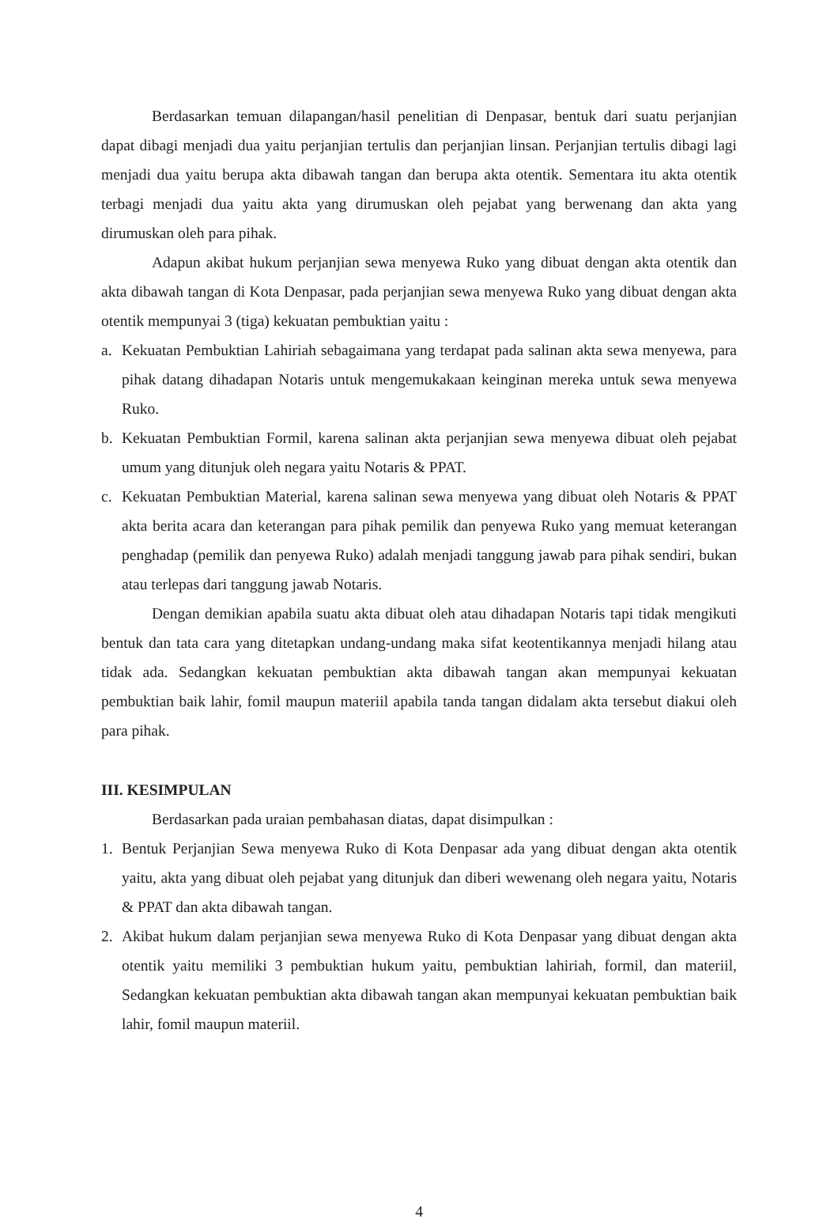Berdasarkan temuan dilapangan/hasil penelitian di Denpasar, bentuk dari suatu perjanjian dapat dibagi menjadi dua yaitu perjanjian tertulis dan perjanjian linsan. Perjanjian tertulis dibagi lagi menjadi dua yaitu berupa akta dibawah tangan dan berupa akta otentik. Sementara itu akta otentik terbagi menjadi dua yaitu akta yang dirumuskan oleh pejabat yang berwenang dan akta yang dirumuskan oleh para pihak.
Adapun akibat hukum perjanjian sewa menyewa Ruko yang dibuat dengan akta otentik dan akta dibawah tangan di Kota Denpasar, pada perjanjian sewa menyewa Ruko yang dibuat dengan akta otentik mempunyai 3 (tiga) kekuatan pembuktian yaitu :
a. Kekuatan Pembuktian Lahiriah sebagaimana yang terdapat pada salinan akta sewa menyewa, para pihak datang dihadapan Notaris untuk mengemukakaan keinginan mereka untuk sewa menyewa Ruko.
b. Kekuatan Pembuktian Formil, karena salinan akta perjanjian sewa menyewa dibuat oleh pejabat umum yang ditunjuk oleh negara yaitu Notaris & PPAT.
c. Kekuatan Pembuktian Material, karena salinan sewa menyewa yang dibuat oleh Notaris & PPAT akta berita acara dan keterangan para pihak pemilik dan penyewa Ruko yang memuat keterangan penghadap (pemilik dan penyewa Ruko) adalah menjadi tanggung jawab para pihak sendiri, bukan atau terlepas dari tanggung jawab Notaris.
Dengan demikian apabila suatu akta dibuat oleh atau dihadapan Notaris tapi tidak mengikuti bentuk dan tata cara yang ditetapkan undang-undang maka sifat keotentikannya menjadi hilang atau tidak ada. Sedangkan kekuatan pembuktian akta dibawah tangan akan mempunyai kekuatan pembuktian baik lahir, fomil maupun materiil apabila tanda tangan didalam akta tersebut diakui oleh para pihak.
III. KESIMPULAN
Berdasarkan pada uraian pembahasan diatas, dapat disimpulkan :
1. Bentuk Perjanjian Sewa menyewa Ruko di Kota Denpasar ada yang dibuat dengan akta otentik yaitu, akta yang dibuat oleh pejabat yang ditunjuk dan diberi wewenang oleh negara yaitu, Notaris & PPAT dan akta dibawah tangan.
2. Akibat hukum dalam perjanjian sewa menyewa Ruko di Kota Denpasar yang dibuat dengan akta otentik yaitu memiliki 3 pembuktian hukum yaitu, pembuktian lahiriah, formil, dan materiil, Sedangkan kekuatan pembuktian akta dibawah tangan akan mempunyai kekuatan pembuktian baik lahir, fomil maupun materiil.
4